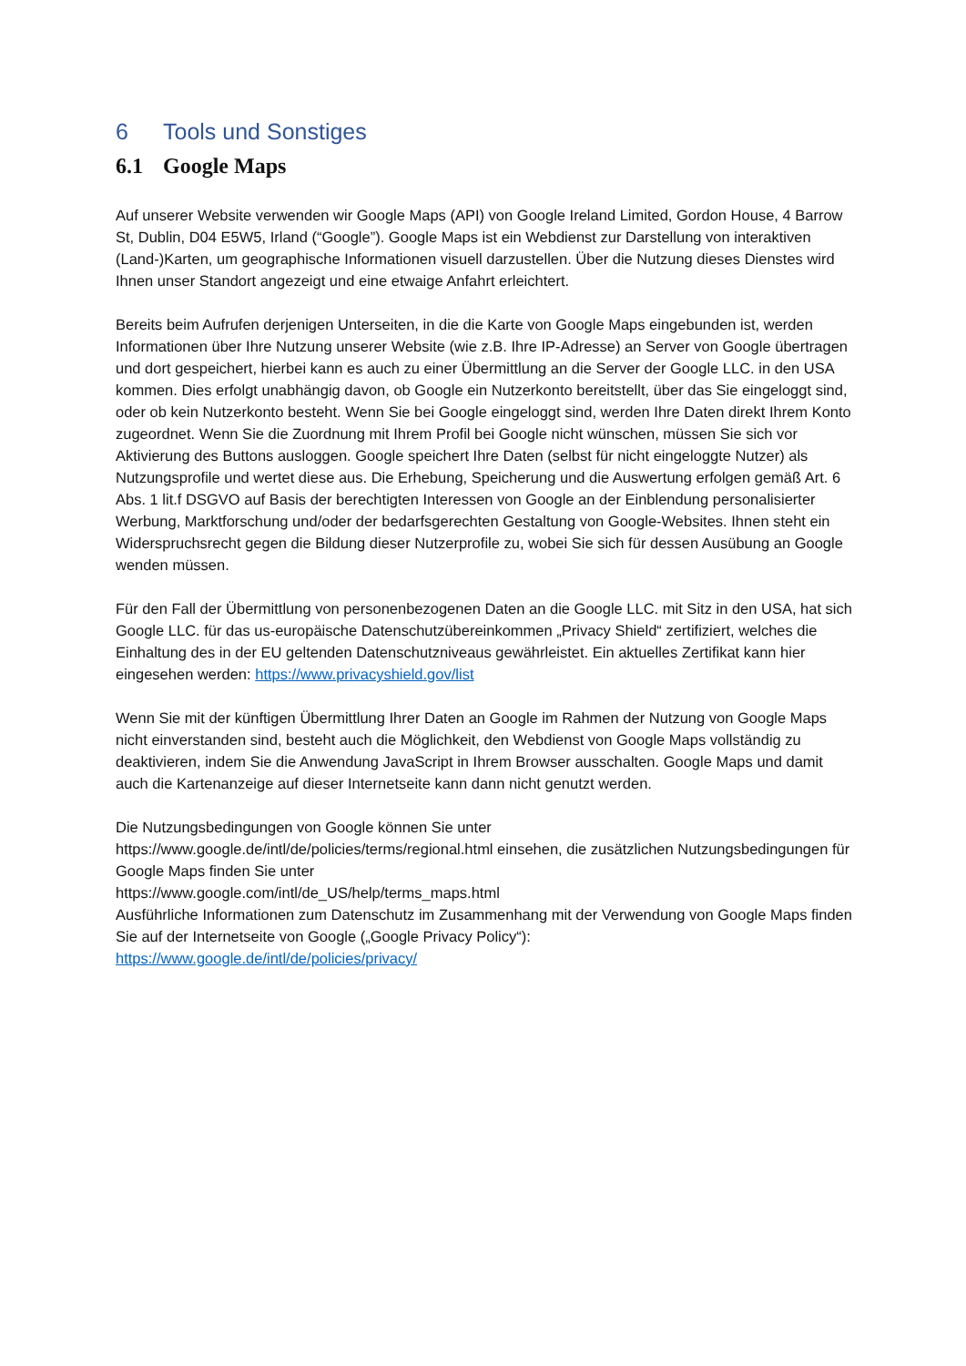6 Tools und Sonstiges
6.1 Google Maps
Auf unserer Website verwenden wir Google Maps (API) von Google Ireland Limited, Gordon House, 4 Barrow St, Dublin, D04 E5W5, Irland (“Google”). Google Maps ist ein Webdienst zur Darstellung von interaktiven (Land-)Karten, um geographische Informationen visuell darzustellen. Über die Nutzung dieses Dienstes wird Ihnen unser Standort angezeigt und eine etwaige Anfahrt erleichtert.
Bereits beim Aufrufen derjenigen Unterseiten, in die die Karte von Google Maps eingebunden ist, werden Informationen über Ihre Nutzung unserer Website (wie z.B. Ihre IP-Adresse) an Server von Google übertragen und dort gespeichert, hierbei kann es auch zu einer Übermittlung an die Server der Google LLC. in den USA kommen. Dies erfolgt unabhängig davon, ob Google ein Nutzerkonto bereitstellt, über das Sie eingeloggt sind, oder ob kein Nutzerkonto besteht. Wenn Sie bei Google eingeloggt sind, werden Ihre Daten direkt Ihrem Konto zugeordnet. Wenn Sie die Zuordnung mit Ihrem Profil bei Google nicht wünschen, müssen Sie sich vor Aktivierung des Buttons ausloggen. Google speichert Ihre Daten (selbst für nicht eingeloggte Nutzer) als Nutzungsprofile und wertet diese aus. Die Erhebung, Speicherung und die Auswertung erfolgen gemäß Art. 6 Abs. 1 lit.f DSGVO auf Basis der berechtigten Interessen von Google an der Einblendung personalisierter Werbung, Marktforschung und/oder der bedarfsgerechten Gestaltung von Google-Websites. Ihnen steht ein Widerspruchsrecht gegen die Bildung dieser Nutzerprofile zu, wobei Sie sich für dessen Ausübung an Google wenden müssen.
Für den Fall der Übermittlung von personenbezogenen Daten an die Google LLC. mit Sitz in den USA, hat sich Google LLC. für das us-europäische Datenschutzübereinkommen „Privacy Shield“ zertifiziert, welches die Einhaltung des in der EU geltenden Datenschutzniveaus gewährleistet. Ein aktuelles Zertifikat kann hier eingesehen werden: https://www.privacyshield.gov/list
Wenn Sie mit der künftigen Übermittlung Ihrer Daten an Google im Rahmen der Nutzung von Google Maps nicht einverstanden sind, besteht auch die Möglichkeit, den Webdienst von Google Maps vollständig zu deaktivieren, indem Sie die Anwendung JavaScript in Ihrem Browser ausschalten. Google Maps und damit auch die Kartenanzeige auf dieser Internetseite kann dann nicht genutzt werden.
Die Nutzungsbedingungen von Google können Sie unter
https://www.google.de/intl/de/policies/terms/regional.html einsehen, die zusätzlichen Nutzungsbedingungen für Google Maps finden Sie unter
https://www.google.com/intl/de_US/help/terms_maps.html
Ausführliche Informationen zum Datenschutz im Zusammenhang mit der Verwendung von Google Maps finden Sie auf der Internetseite von Google („Google Privacy Policy“):
https://www.google.de/intl/de/policies/privacy/